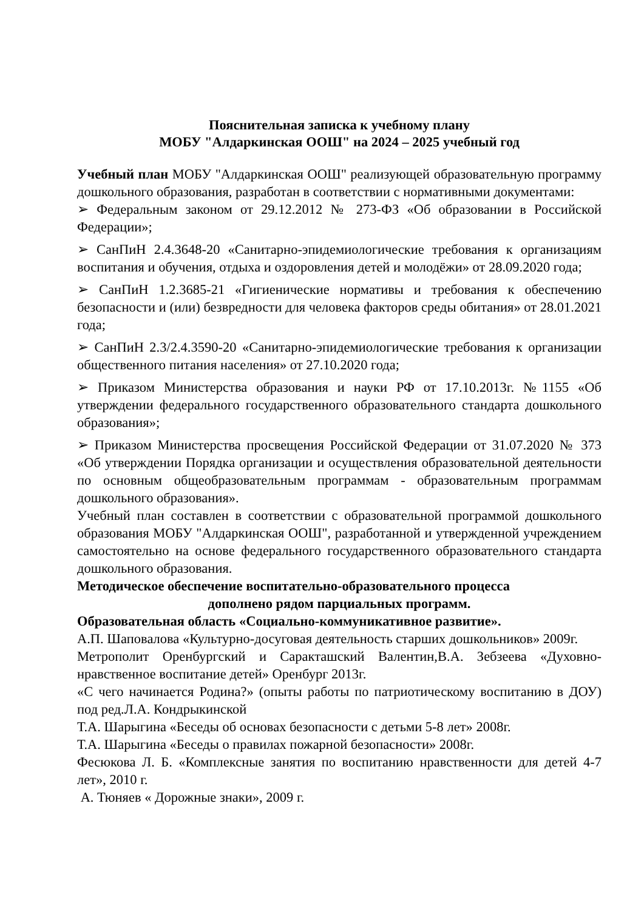Пояснительная записка к учебному плану
МОБУ "Алдаркинская ООШ" на 2024 – 2025 учебный год
Учебный план МОБУ "Алдаркинская ООШ" реализующей образовательную программу дошкольного образования, разработан в соответствии с нормативными документами:
➢ Федеральным законом от 29.12.2012 № 273-ФЗ «Об образовании в Российской Федерации»;
➢ СанПиН 2.4.3648-20 «Санитарно-эпидемиологические требования к организациям воспитания и обучения, отдыха и оздоровления детей и молодёжи» от 28.09.2020 года;
➢ СанПиН 1.2.3685-21 «Гигиенические нормативы и требования к обеспечению безопасности и (или) безвредности для человека факторов среды обитания» от 28.01.2021 года;
➢ СанПиН 2.3/2.4.3590-20 «Санитарно-эпидемиологические требования к организации общественного питания населения» от 27.10.2020 года;
➢ Приказом Министерства образования и науки РФ от 17.10.2013г. №1155 «Об утверждении федерального государственного образовательного стандарта дошкольного образования»;
➢ Приказом Министерства просвещения Российской Федерации от 31.07.2020 № 373 «Об утверждении Порядка организации и осуществления образовательной деятельности по основным общеобразовательным программам - образовательным программам дошкольного образования».
Учебный план составлен в соответствии с образовательной программой дошкольного образования МОБУ "Алдаркинская ООШ", разработанной и утвержденной учреждением самостоятельно на основе федерального государственного образовательного стандарта дошкольного образования.
Методическое обеспечение воспитательно-образовательного процесса
дополнено рядом парциальных программ.
Образовательная область «Социально-коммуникативное развитие».
А.П. Шаповалова «Культурно-досуговая деятельность старших дошкольников» 2009г.
Метрополит Оренбургский и Саракташский Валентин,В.А. Зебзеева «Духовно-нравственное воспитание детей» Оренбург 2013г.
«С чего начинается Родина?» (опыты работы по патриотическому воспитанию в ДОУ) под ред.Л.А. Кондрыкинской
Т.А. Шарыгина «Беседы об основах безопасности с детьми 5-8 лет» 2008г.
Т.А. Шарыгина «Беседы о правилах пожарной безопасности» 2008г.
Фесюкова Л. Б. «Комплексные занятия по воспитанию нравственности для детей 4-7 лет», 2010 г.
А. Тюняев « Дорожные знаки», 2009 г.